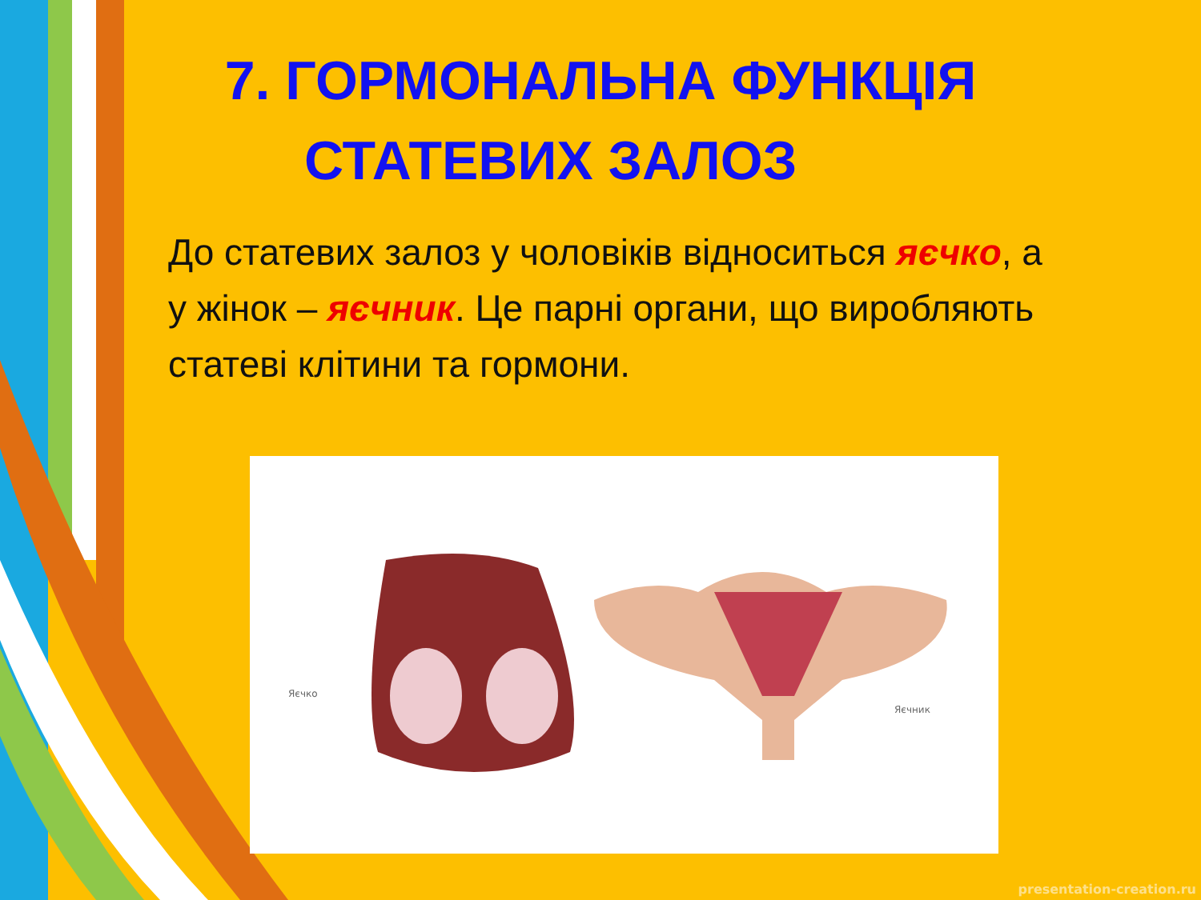7. ГОРМОНАЛЬНА ФУНКЦІЯ
СТАТЕВИХ ЗАЛОЗ
До статевих залоз у чоловіків відноситься яєчко, а у жінок – яєчник. Це парні органи, що виробляють статеві клітини та гормони.
Яєчко
Яєчник
presentation-creation.ru